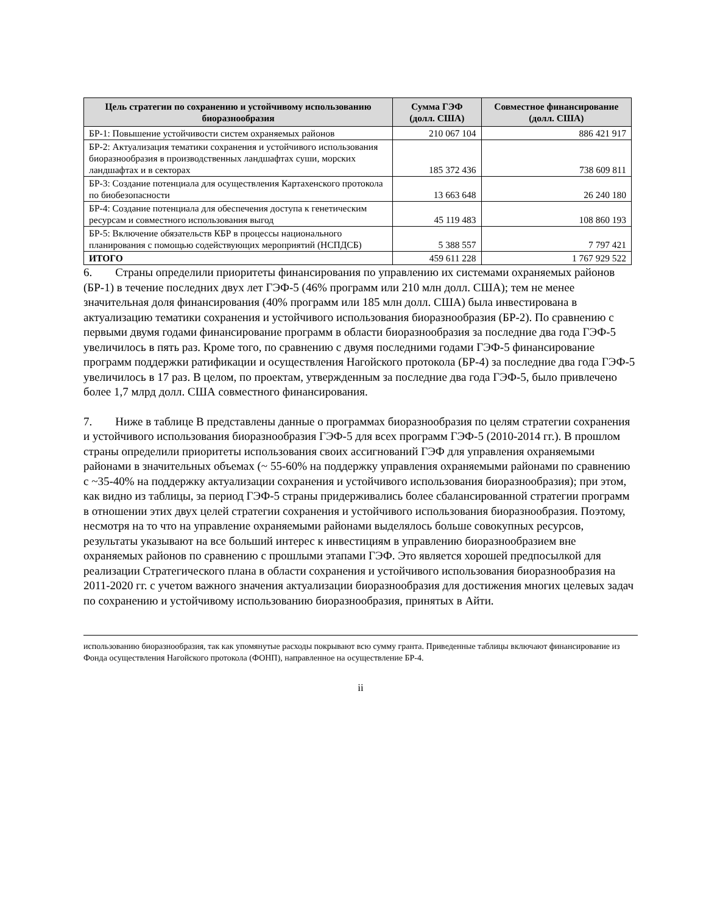| Цель стратегии по сохранению и устойчивому использованию биоразнообразия | Сумма ГЭФ (долл. США) | Совместное финансирование (долл. США) |
| --- | --- | --- |
| БР-1: Повышение устойчивости систем охраняемых районов | 210 067 104 | 886 421 917 |
| БР-2: Актуализация тематики сохранения и устойчивого использования биоразнообразия в производственных ландшафтах суши, морских ландшафтах и в секторах | 185 372 436 | 738 609 811 |
| БР-3: Создание потенциала для осуществления Картахенского протокола по биобезопасности | 13 663 648 | 26 240 180 |
| БР-4: Создание потенциала для обеспечения доступа к генетическим ресурсам и совместного использования выгод | 45 119 483 | 108 860 193 |
| БР-5: Включение обязательств КБР в процессы национального планирования с помощью содействующих мероприятий (НСПДСБ) | 5 388 557 | 7 797 421 |
| ИТОГО | 459 611 228 | 1 767 929 522 |
6. Страны определили приоритеты финансирования по управлению их системами охраняемых районов (БР-1) в течение последних двух лет ГЭФ-5 (46% программ или 210 млн долл. США); тем не менее значительная доля финансирования (40% программ или 185 млн долл. США) была инвестирована в актуализацию тематики сохранения и устойчивого использования биоразнообразия (БР-2). По сравнению с первыми двумя годами финансирование программ в области биоразнообразия за последние два года ГЭФ-5 увеличилось в пять раз. Кроме того, по сравнению с двумя последними годами ГЭФ-5 финансирование программ поддержки ратификации и осуществления Нагойского протокола (БР-4) за последние два года ГЭФ-5 увеличилось в 17 раз. В целом, по проектам, утвержденным за последние два года ГЭФ-5, было привлечено более 1,7 млрд долл. США совместного финансирования.
7. Ниже в таблице B представлены данные о программах биоразнообразия по целям стратегии сохранения и устойчивого использования биоразнообразия ГЭФ-5 для всех программ ГЭФ-5 (2010-2014 гг.). В прошлом страны определили приоритеты использования своих ассигнований ГЭФ для управления охраняемыми районами в значительных объемах (~ 55-60% на поддержку управления охраняемыми районами по сравнению с ~35-40% на поддержку актуализации сохранения и устойчивого использования биоразнообразия); при этом, как видно из таблицы, за период ГЭФ-5 страны придерживались более сбалансированной стратегии программ в отношении этих двух целей стратегии сохранения и устойчивого использования биоразнообразия. Поэтому, несмотря на то что на управление охраняемыми районами выделялось больше совокупных ресурсов, результаты указывают на все больший интерес к инвестициям в управлению биоразнообразием вне охраняемых районов по сравнению с прошлыми этапами ГЭФ. Это является хорошей предпосылкой для реализации Стратегического плана в области сохранения и устойчивого использования биоразнообразия на 2011-2020 гг. с учетом важного значения актуализации биоразнообразия для достижения многих целевых задач по сохранению и устойчивому использованию биоразнообразия, принятых в Айти.
использованию биоразнообразия, так как упомянутые расходы покрывают всю сумму гранта. Приведенные таблицы включают финансирование из Фонда осуществления Нагойского протокола (ФОНП), направленное на осуществление БР-4.
ii